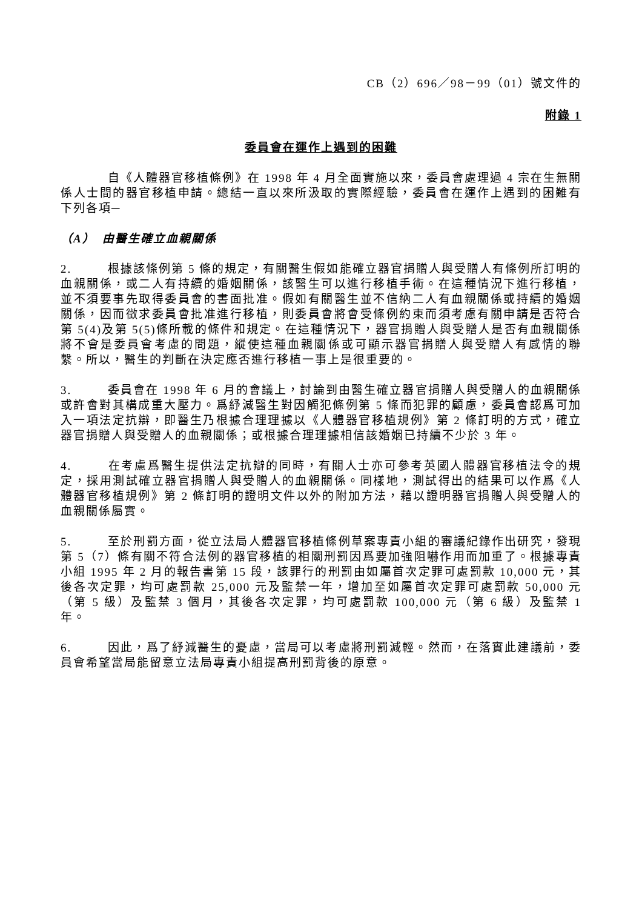CB（2）696／98－99（01）號文件的
附錄 1
委員會在運作上遇到的困難
自《人體器官移植條例》在 1998 年 4 月全面實施以來，委員會處理過 4 宗在生無關係人士間的器官移植申請。總結一直以來所汲取的實際經驗，委員會在運作上遇到的困難有下列各項─
（A）　由醫生確立血親關係
2. 根據該條例第 5 條的規定，有關醫生假如能確立器官捐贈人與受贈人有條例所訂明的血親關係，或二人有持續的婚姻關係，該醫生可以進行移植手術。在這種情況下進行移植，並不須要事先取得委員會的書面批准。假如有關醫生並不信納二人有血親關係或持續的婚姻關係，因而徵求委員會批准進行移植，則委員會將會受條例約束而須考慮有關申請是否符合第 5(4)及第 5(5)條所載的條件和規定。在這種情況下，器官捐贈人與受贈人是否有血親關係將不會是委員會考慮的問題，縱使這種血親關係或可顯示器官捐贈人與受贈人有感情的聯繫。所以，醫生的判斷在決定應否進行移植一事上是很重要的。
3. 委員會在 1998 年 6 月的會議上，討論到由醫生確立器官捐贈人與受贈人的血親關係或許會對其構成重大壓力。爲紓減醫生對因觸犯條例第 5 條而犯罪的顧慮，委員會認爲可加入一項法定抗辯，即醫生乃根據合理理據以《人體器官移植規例》第 2 條訂明的方式，確立器官捐贈人與受贈人的血親關係；或根據合理理據相信該婚姻已持續不少於 3 年。
4. 在考慮爲醫生提供法定抗辯的同時，有關人士亦可參考英國人體器官移植法令的規定，採用測試確立器官捐贈人與受贈人的血親關係。同樣地，測試得出的結果可以作爲《人體器官移植規例》第 2 條訂明的證明文件以外的附加方法，藉以證明器官捐贈人與受贈人的血親關係屬實。
5. 至於刑罰方面，從立法局人體器官移植條例草案專責小組的審議紀錄作出研究，發現第 5（7）條有關不符合法例的器官移植的相關刑罰因爲要加強阻嚇作用而加重了。根據專責小組 1995 年 2 月的報告書第 15 段，該罪行的刑罰由如屬首次定罪可處罰款 10,000 元，其後各次定罪，均可處罰款 25,000 元及監禁一年，增加至如屬首次定罪可處罰款 50,000 元（第 5 級）及監禁 3 個月，其後各次定罪，均可處罰款 100,000 元（第 6 級）及監禁 1 年。
6. 因此，爲了紓減醫生的憂慮，當局可以考慮將刑罰減輕。然而，在落實此建議前，委員會希望當局能留意立法局專責小組提高刑罰背後的原意。